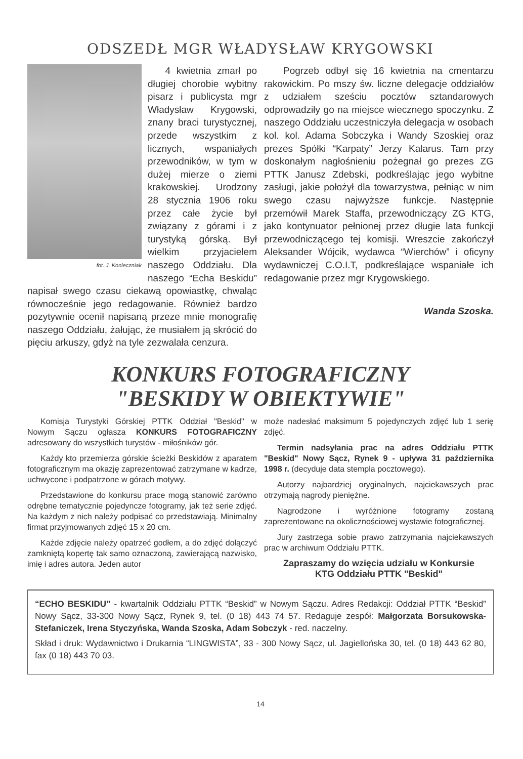ODSZEDŁ MGR WŁADYSŁAW KRYGOWSKI
fot. J. Konieczniak
4 kwietnia zmarł po długiej chorobie wybitny pisarz i publicysta mgr Władysław Krygowski, znany braci turystycznej, przede wszystkim z licznych, wspaniałych przewodników, w tym w dużej mierze o ziemi krakowskiej. Urodzony 28 stycznia 1906 roku przez całe życie był związany z górami i z turystyką górską. Był wielkim przyjacielem naszego Oddziału. Dla naszego “Echa Beskidu” napisał swego czasu ciekawą opowiastkę, chwaląc równocześnie jego redagowanie. Również bardzo pozytywnie ocenił napisaną przeze mnie monografię naszego Oddziału, żałując, że musiałem ją skrócić do pięciu arkuszy, gdyż na tyle zezwalała cenzura.
Pogrzeb odbył się 16 kwietnia na cmentarzu rakowickim. Po mszy św. liczne delegacje oddziałów z udziałem sześciu pocztów sztandarowych odprowadziły go na miejsce wiecznego spoczynku. Z naszego Oddziału uczestniczyła delegacja w osobach kol. kol. Adama Sobczyka i Wandy Szoskiej oraz prezes Spółki “Karpaty” Jerzy Kalarus. Tam przy doskonałym nagłośnieniu pożegnał go prezes ZG PTTK Janusz Zdebski, podkreślając jego wybitne zasługi, jakie położył dla towarzystwa, pełniąc w nim swego czasu najwyższe funkcje. Następnie przemówił Marek Staffa, przewodniczący ZG KTG, jako kontynuator pełnionej przez długie lata funkcji przewodniczącego tej komisji. Wreszcie zakończył Aleksander Wójcik, wydawca “Wierchów” i oficyny wydawniczej C.O.I.T, podkreślające wspaniałe ich redagowanie przez mgr Krygowskiego.
Wanda Szoska.
KONKURS FOTOGRAFICZNY
"BESKIDY W OBIEKTYWIE"
Komisja Turystyki Górskiej PTTK Oddział "Beskid" w Nowym Sączu ogłasza KONKURS FOTOGRAFICZNY adresowany do wszystkich turystów - miłośników gór.
Każdy kto przemierza górskie ścieżki Beskidów z aparatem fotograficznym ma okazję zaprezentować zatrzymane w kadrze, uchwycone i podpatrzone w górach motywy.
Przedstawione do konkursu prace mogą stanowić zarówno odrębne tematycznie pojedyncze fotogramy, jak też serie zdjęć. Na każdym z nich należy podpisać co przedstawiają. Minimalny firmat przyjmowanych zdjęć 15 x 20 cm.
Każde zdjęcie należy opatrzeć godłem, a do zdjęć dołączyć zamkniętą kopertę tak samo oznaczoną, zawierającą nazwisko, imię i adres autora. Jeden autor
może nadesłać maksimum 5 pojedynczych zdjęć lub 1 serię zdjęć.
Termin nadsyłania prac na adres Oddziału PTTK "Beskid" Nowy Sącz, Rynek 9 - upływa 31 października 1998 r. (decyduje data stempla pocztowego).
Autorzy najbardziej oryginalnych, najciekawszych prac otrzymają nagrody pieniężne.
Nagrodzone i wyróżnione fotogramy zostaną zaprezentowane na okolicznościowej wystawie fotograficznej.
Jury zastrzega sobie prawo zatrzymania najciekawszych prac w archiwum Oddziału PTTK.
Zapraszamy do wzięcia udziału w Konkursie
KTG Oddziału PTTK "Beskid"
“ECHO BESKIDU” - kwartalnik Oddziału PTTK “Beskid” w Nowym Sączu. Adres Redakcji: Oddział PTTK “Beskid” Nowy Sącz, 33-300 Nowy Sącz, Rynek 9, tel. (0 18) 443 74 57. Redaguje zespół: Małgorzata Borsukowska-Stefaniczek, Irena Styczyńska, Wanda Szoska, Adam Sobczyk - red. naczelny.
Skład i druk: Wydawnictwo i Drukarnia “LINGWISTA”, 33 - 300 Nowy Sącz, ul. Jagiellońska 30, tel. (0 18) 443 62 80, fax (0 18) 443 70 03.
14